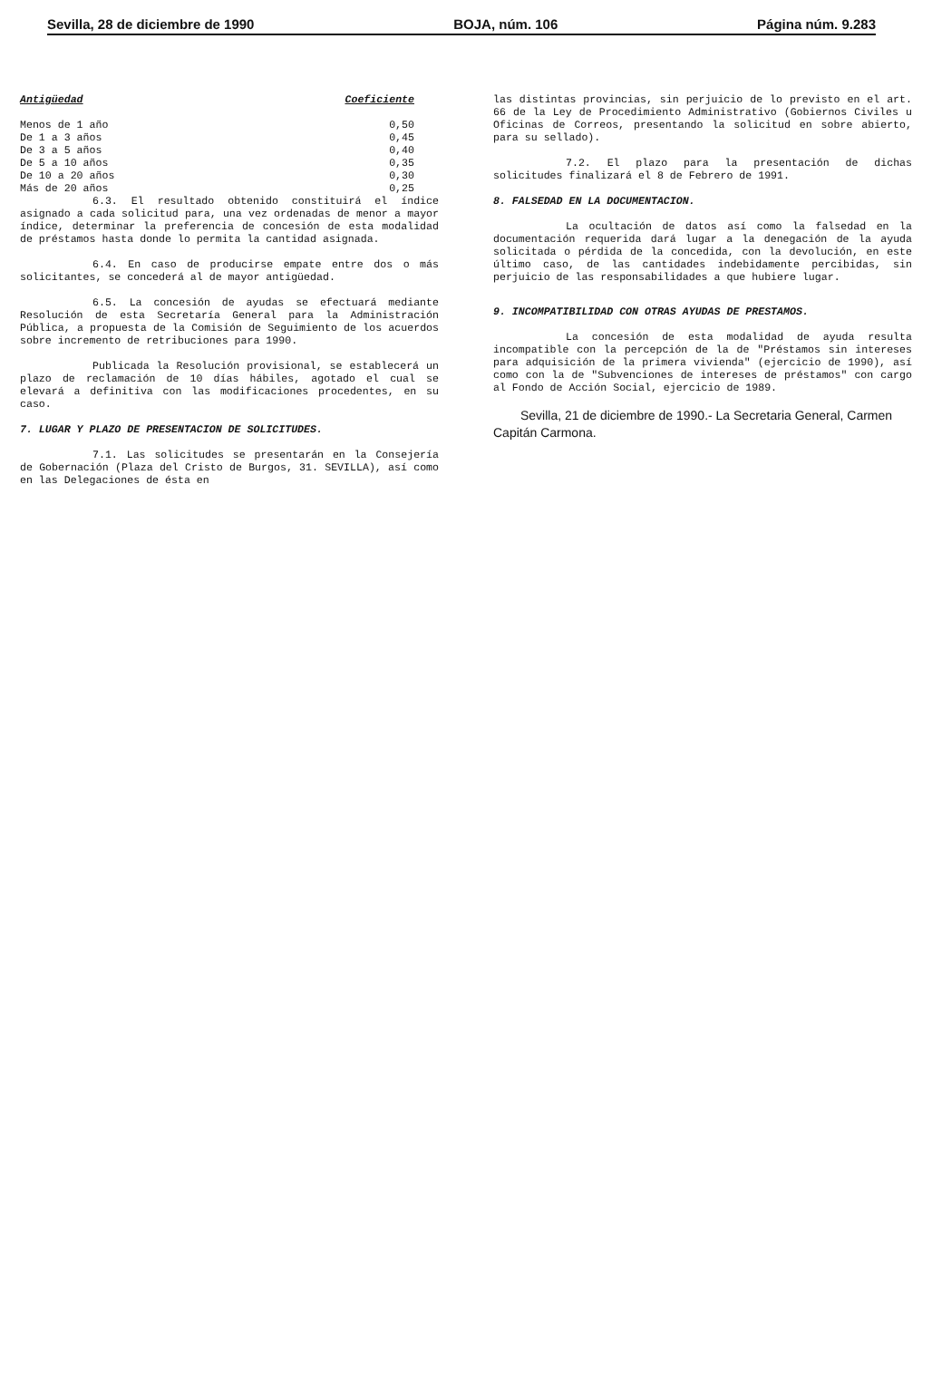Sevilla, 28 de diciembre de 1990 BOJA, núm. 106 Página núm. 9.283
| Antigüedad | Coeficiente |
| --- | --- |
| Menos de 1 año | 0,50 |
| De 1 a 3 años | 0,45 |
| De 3 a 5 años | 0,40 |
| De 5 a 10 años | 0,35 |
| De 10 a 20 años | 0,30 |
| Más de 20 años | 0,25 |
6.3. El resultado obtenido constituirá el índice asignado a cada solicitud para, una vez ordenadas de menor a mayor índice, determinar la preferencia de concesión de esta modalidad de préstamos hasta donde lo permita la cantidad asignada.
6.4. En caso de producirse empate entre dos o más solicitantes, se concederá al de mayor antigüedad.
6.5. La concesión de ayudas se efectuará mediante Resolución de esta Secretaría General para la Administración Pública, a propuesta de la Comisión de Seguimiento de los acuerdos sobre incremento de retribuciones para 1990.
Publicada la Resolución provisional, se establecerá un plazo de reclamación de 10 días hábiles, agotado el cual se elevará a definitiva con las modificaciones procedentes, en su caso.
7. LUGAR Y PLAZO DE PRESENTACION DE SOLICITUDES.
7.1. Las solicitudes se presentarán en la Consejería de Gobernación (Plaza del Cristo de Burgos, 31. SEVILLA), así como en las Delegaciones de ésta en
las distintas provincias, sin perjuicio de lo previsto en el art. 66 de la Ley de Procedimiento Administrativo (Gobiernos Civiles u Oficinas de Correos, presentando la solicitud en sobre abierto, para su sellado).
7.2. El plazo para la presentación de dichas solicitudes finalizará el 8 de Febrero de 1991.
8. FALSEDAD EN LA DOCUMENTACION.
La ocultación de datos así como la falsedad en la documentación requerida dará lugar a la denegación de la ayuda solicitada o pérdida de la concedida, con la devolución, en este último caso, de las cantidades indebidamente percibidas, sin perjuicio de las responsabilidades a que hubiere lugar.
9. INCOMPATIBILIDAD CON OTRAS AYUDAS DE PRESTAMOS.
La concesión de esta modalidad de ayuda resulta incompatible con la percepción de la de "Préstamos sin intereses para adquisición de la primera vivienda" (ejercicio de 1990), así como con la de "Subvenciones de intereses de préstamos" con cargo al Fondo de Acción Social, ejercicio de 1989.
Sevilla, 21 de diciembre de 1990.- La Secretaria General, Carmen Capitán Carmona.